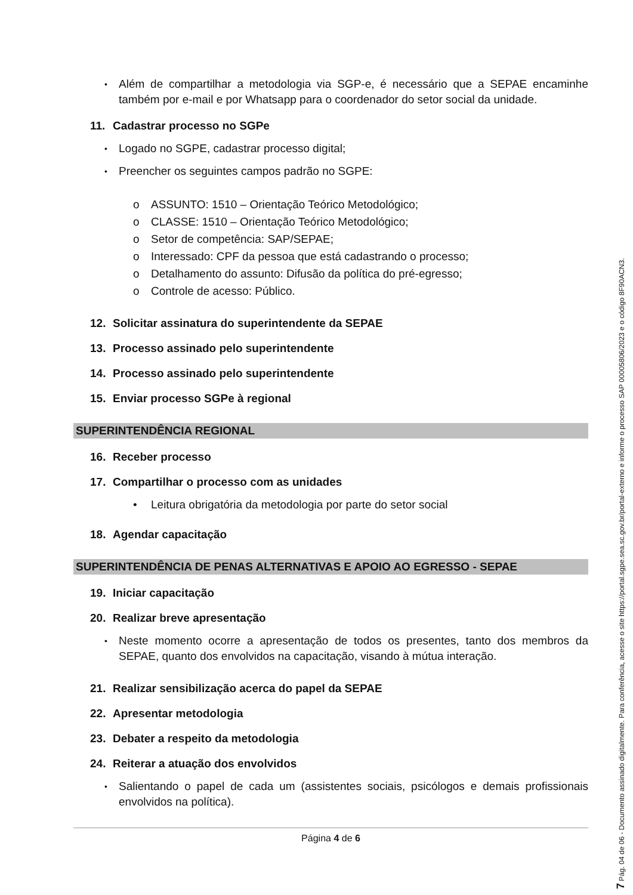• Além de compartilhar a metodologia via SGP-e, é necessário que a SEPAE encaminhe também por e-mail e por Whatsapp para o coordenador do setor social da unidade.
11. Cadastrar processo no SGPe
• Logado no SGPE, cadastrar processo digital;
• Preencher os seguintes campos padrão no SGPE:
o ASSUNTO: 1510 – Orientação Teórico Metodológico;
o CLASSE: 1510 – Orientação Teórico Metodológico;
o Setor de competência: SAP/SEPAE;
o Interessado: CPF da pessoa que está cadastrando o processo;
o Detalhamento do assunto: Difusão da política do pré-egresso;
o Controle de acesso: Público.
12. Solicitar assinatura do superintendente da SEPAE
13. Processo assinado pelo superintendente
14. Processo assinado pelo superintendente
15. Enviar processo SGPe à regional
SUPERINTENDÊNCIA REGIONAL
16. Receber processo
17. Compartilhar o processo com as unidades
• Leitura obrigatória da metodologia por parte do setor social
18. Agendar capacitação
SUPERINTENDÊNCIA DE PENAS ALTERNATIVAS E APOIO AO EGRESSO - SEPAE
19. Iniciar capacitação
20. Realizar breve apresentação
• Neste momento ocorre a apresentação de todos os presentes, tanto dos membros da SEPAE, quanto dos envolvidos na capacitação, visando à mútua interação.
21. Realizar sensibilização acerca do papel da SEPAE
22. Apresentar metodologia
23. Debater a respeito da metodologia
24. Reiterar a atuação dos envolvidos
• Salientando o papel de cada um (assistentes sociais, psicólogos e demais profissionais envolvidos na política).
Página 4 de 6
7 Pág. 04 de 06 - Documento assinado digitalmente. Para conferência, acesse o site https://portal.sgpe.sea.sc.gov.br/portal-externo e informe o processo SAP 00005806/2023 e o código 8F90ACN3.